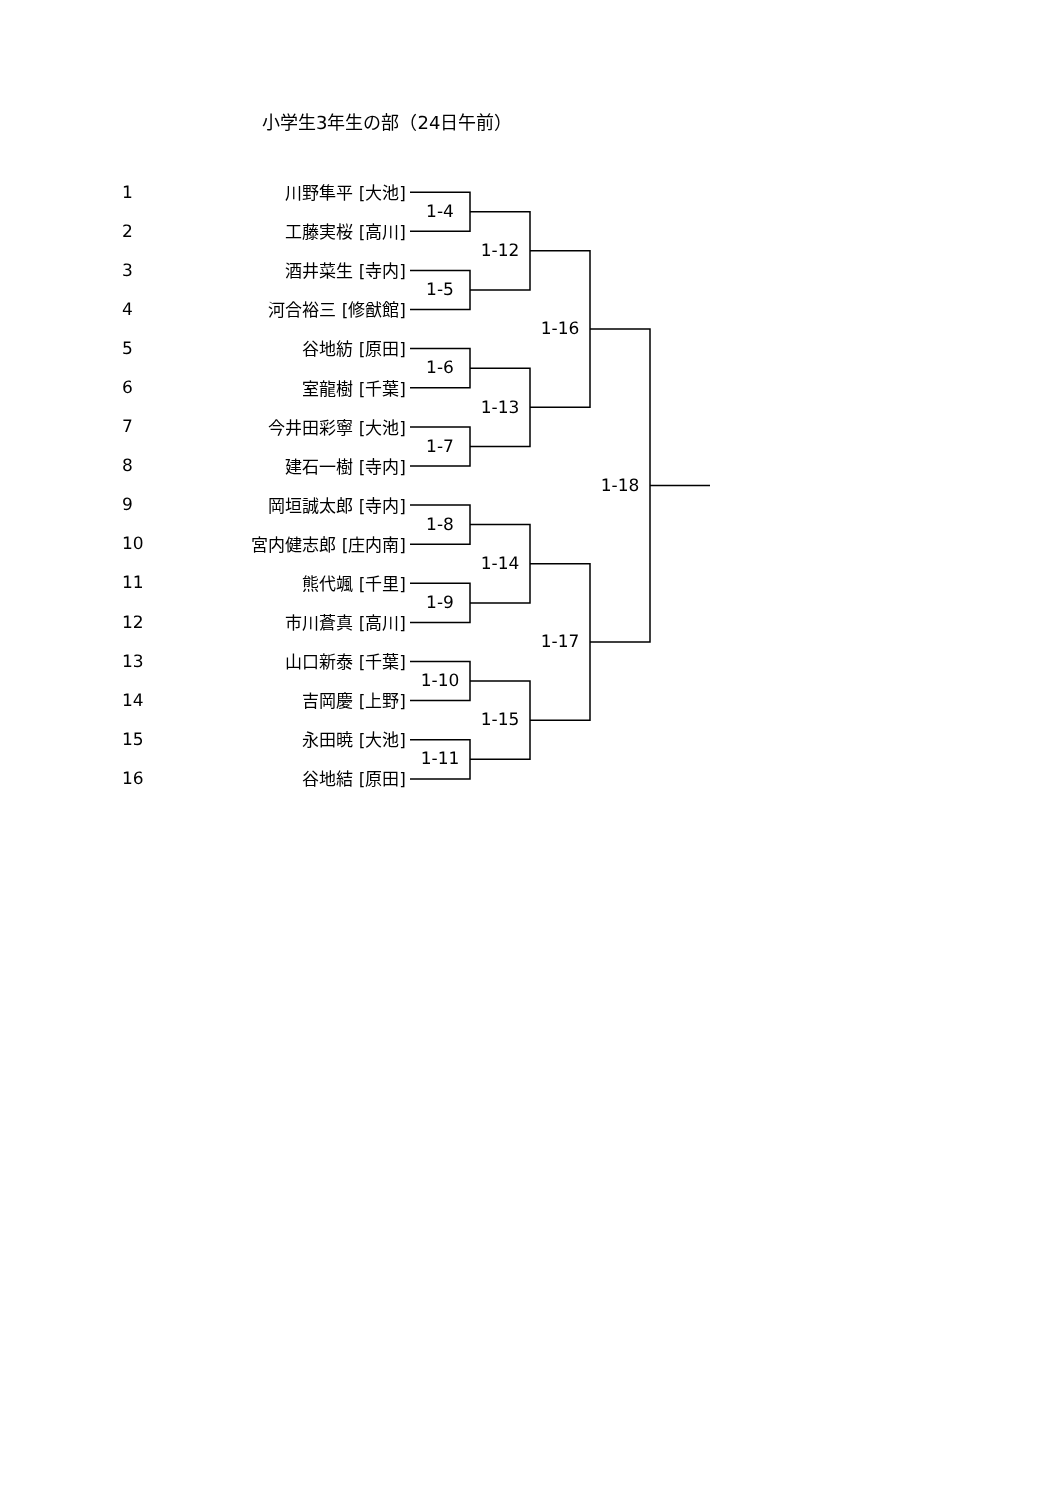小学生3年生の部（24日午前）
1
川野隼平 [大池]
2
工藤実桜 [高川]
3
酒井菜生 [寺内]
4
河合裕三 [修猷館]
5
谷地紡 [原田]
6
室龍樹 [千葉]
7
今井田彩寧 [大池]
8
建石一樹 [寺内]
9
岡垣誠太郎 [寺内]
10
宮内健志郎 [庄内南]
11
熊代颯 [千里]
12
市川蒼真 [高川]
13
山口新泰 [千葉]
14
吉岡慶 [上野]
15
永田暁 [大池]
16
谷地結 [原田]
1-4
1-5
1-6
1-7
1-8
1-9
1-10
1-11
1-12
1-13
1-14
1-15
1-16
1-17
1-18